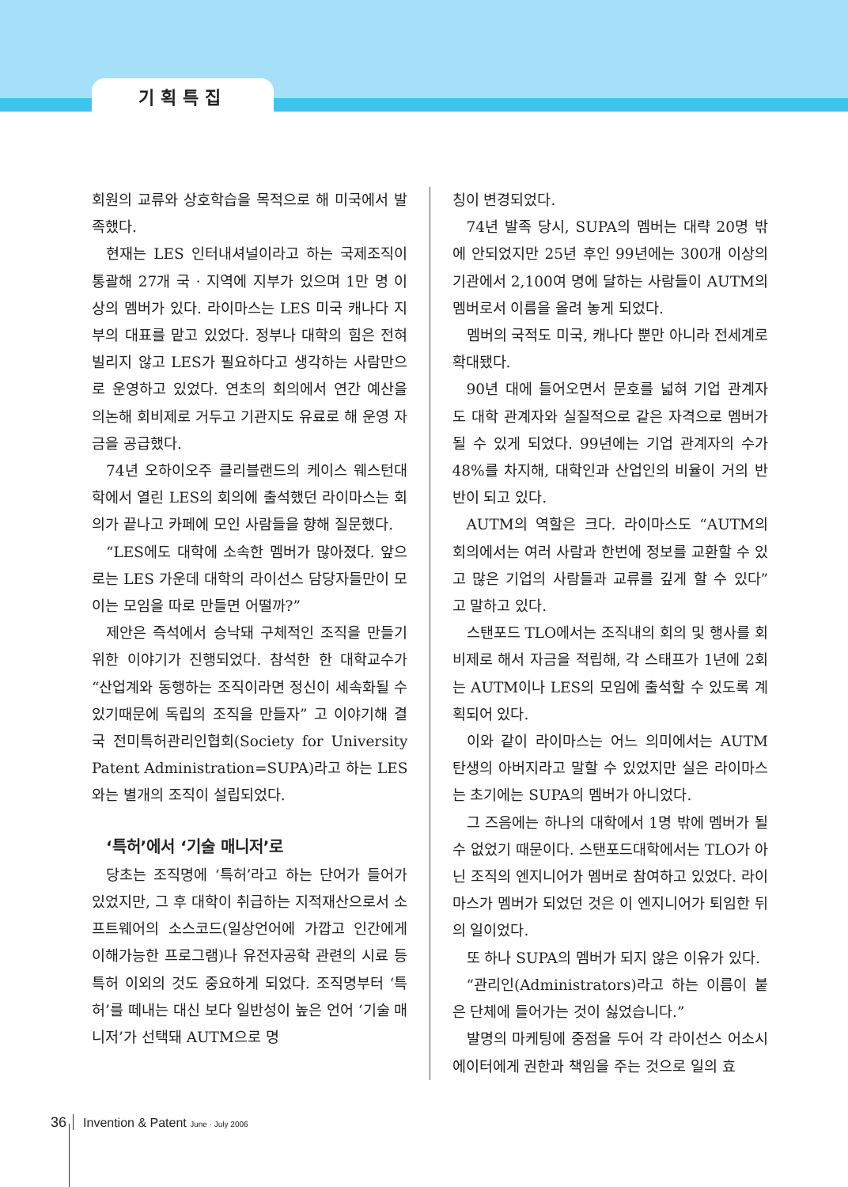기획특집
회원의 교류와 상호학습을 목적으로 해 미국에서 발족했다.
현재는 LES 인터내셔널이라고 하는 국제조직이 통괄해 27개 국 · 지역에 지부가 있으며 1만 명 이상의 멤버가 있다. 라이마스는 LES 미국 캐나다 지부의 대표를 맡고 있었다. 정부나 대학의 힘은 전혀 빌리지 않고 LES가 필요하다고 생각하는 사람만으로 운영하고 있었다. 연초의 회의에서 연간 예산을 의논해 회비제로 거두고 기관지도 유료로 해 운영 자금을 공급했다.
74년 오하이오주 클리블랜드의 케이스 웨스턴대학에서 열린 LES의 회의에 출석했던 라이마스는 회의가 끝나고 카페에 모인 사람들을 향해 질문했다.
“LES에도 대학에 소속한 멤버가 많아졌다. 앞으로는 LES 가운데 대학의 라이선스 담당자들만이 모이는 모임을 따로 만들면 어떨까?”
제안은 즉석에서 승낙돼 구체적인 조직을 만들기 위한 이야기가 진행되었다. 참석한 한 대학교수가 “산업계와 동행하는 조직이라면 정신이 세속화될 수 있기때문에 독립의 조직을 만들자” 고 이야기해 결국 전미특허관리인협회(Society for University Patent Administration=SUPA)라고 하는 LES와는 별개의 조직이 설립되었다.
‘특허’에서 ‘기술 매니저’로
당초는 조직명에 ‘특허’라고 하는 단어가 들어가 있었지만, 그 후 대학이 취급하는 지적재산으로서 소프트웨어의 소스코드(일상언어에 가깝고 인간에게 이해가능한 프로그램)나 유전자공학 관련의 시료 등 특허 이외의 것도 중요하게 되었다. 조직명부터 ‘특허’를 떼내는 대신 보다 일반성이 높은 언어 ‘기술 매니저’가 선택돼 AUTM으로 명
칭이 변경되었다.
74년 발족 당시, SUPA의 멤버는 대략 20명 밖에 안되었지만 25년 후인 99년에는 300개 이상의 기관에서 2,100여 명에 달하는 사람들이 AUTM의 멤버로서 이름을 올려 놓게 되었다.
멤버의 국적도 미국, 캐나다 뿐만 아니라 전세계로 확대됐다.
90년 대에 들어오면서 문호를 넓혀 기업 관계자도 대학 관계자와 실질적으로 같은 자격으로 멤버가 될 수 있게 되었다. 99년에는 기업 관계자의 수가 48%를 차지해, 대학인과 산업인의 비율이 거의 반반이 되고 있다.
AUTM의 역할은 크다. 라이마스도 “AUTM의 회의에서는 여러 사람과 한번에 정보를 교환할 수 있고 많은 기업의 사람들과 교류를 깊게 할 수 있다” 고 말하고 있다.
스탠포드 TLO에서는 조직내의 회의 및 행사를 회비제로 해서 자금을 적립해, 각 스태프가 1년에 2회는 AUTM이나 LES의 모임에 출석할 수 있도록 계획되어 있다.
이와 같이 라이마스는 어느 의미에서는 AUTM 탄생의 아버지라고 말할 수 있었지만 실은 라이마스는 초기에는 SUPA의 멤버가 아니었다.
그 즈음에는 하나의 대학에서 1명 밖에 멤버가 될 수 없었기 때문이다. 스탠포드대학에서는 TLO가 아닌 조직의 엔지니어가 멤버로 참여하고 있었다. 라이마스가 멤버가 되었던 것은 이 엔지니어가 퇴임한 뒤의 일이었다.
또 하나 SUPA의 멤버가 되지 않은 이유가 있다.
“관리인(Administrators)라고 하는 이름이 붙은 단체에 들어가는 것이 싫었습니다.”
발명의 마케팅에 중점을 두어 각 라이선스 어소시에이터에게 권한과 책임을 주는 것으로 일의 효
36 Invention & Patent June · July 2006